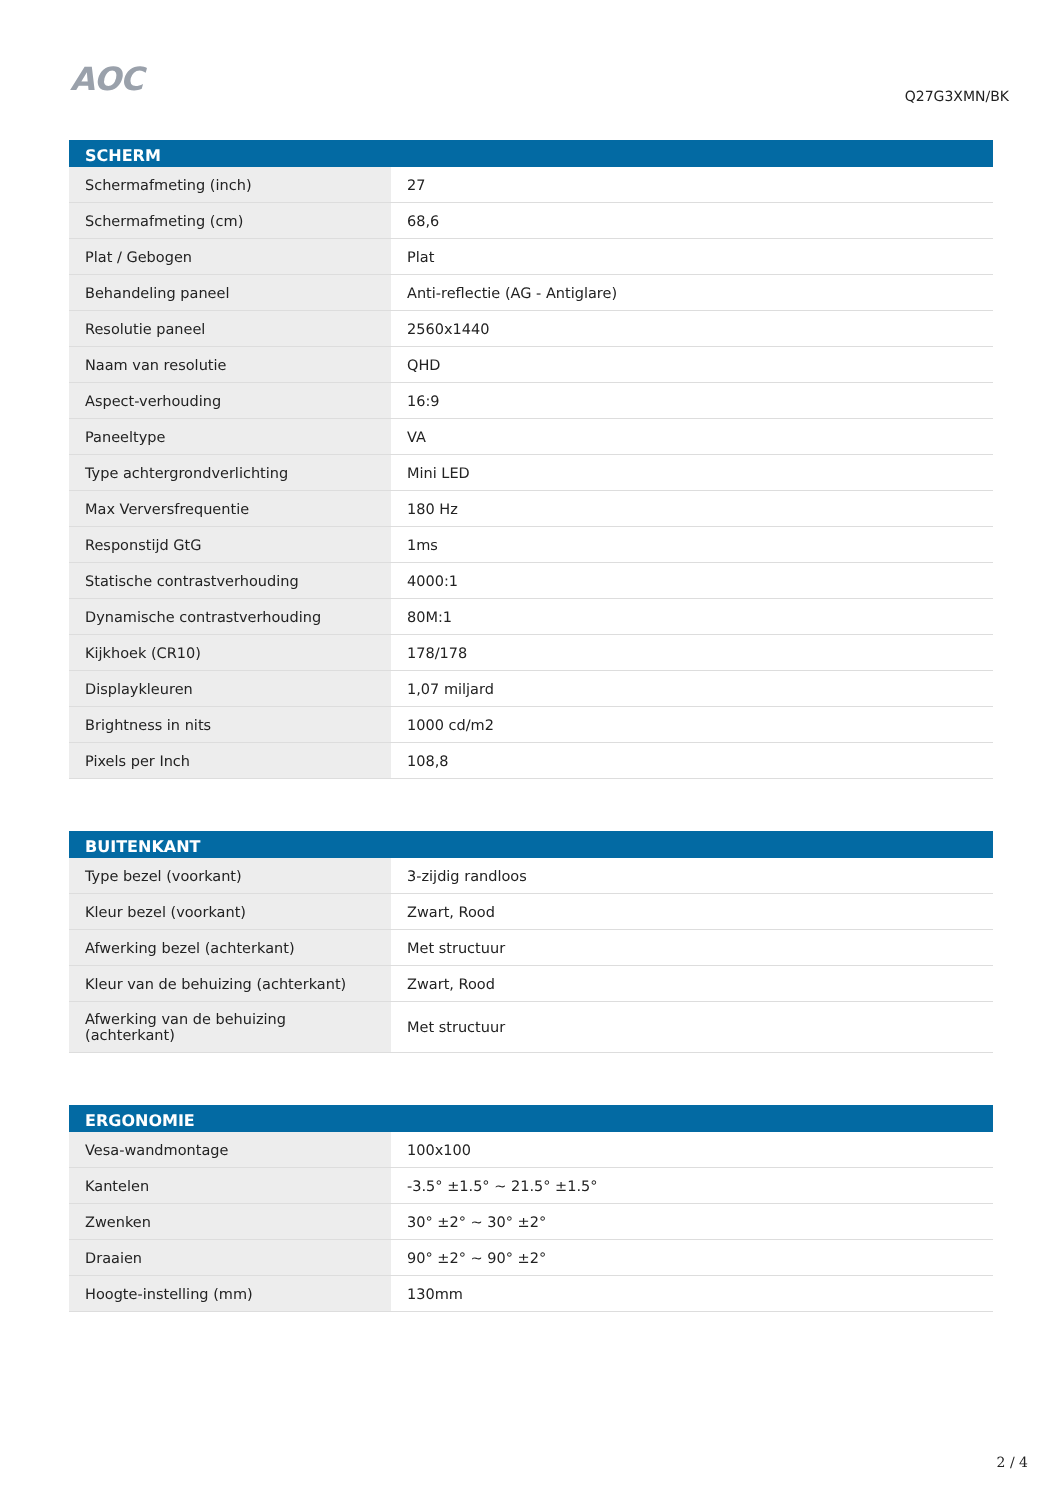AOC
Q27G3XMN/BK
| SCHERM | |
| --- | --- |
| Schermafmeting (inch) | 27 |
| Schermafmeting (cm) | 68,6 |
| Plat / Gebogen | Plat |
| Behandeling paneel | Anti-reflectie (AG - Antiglare) |
| Resolutie paneel | 2560x1440 |
| Naam van resolutie | QHD |
| Aspect-verhouding | 16:9 |
| Paneeltype | VA |
| Type achtergrondverlichting | Mini LED |
| Max Verversfrequentie | 180 Hz |
| Responstijd GtG | 1ms |
| Statische contrastverhouding | 4000:1 |
| Dynamische contrastverhouding | 80M:1 |
| Kijkhoek (CR10) | 178/178 |
| Displaykleuren | 1,07 miljard |
| Brightness in nits | 1000 cd/m2 |
| Pixels per Inch | 108,8 |
| BUITENKANT | |
| --- | --- |
| Type bezel (voorkant) | 3-zijdig randloos |
| Kleur bezel (voorkant) | Zwart, Rood |
| Afwerking bezel (achterkant) | Met structuur |
| Kleur van de behuizing (achterkant) | Zwart, Rood |
| Afwerking van de behuizing (achterkant) | Met structuur |
| ERGONOMIE | |
| --- | --- |
| Vesa-wandmontage | 100x100 |
| Kantelen | -3.5° ±1.5° ~ 21.5° ±1.5° |
| Zwenken | 30° ±2° ~ 30° ±2° |
| Draaien | 90° ±2° ~ 90° ±2° |
| Hoogte-instelling (mm) | 130mm |
2 / 4